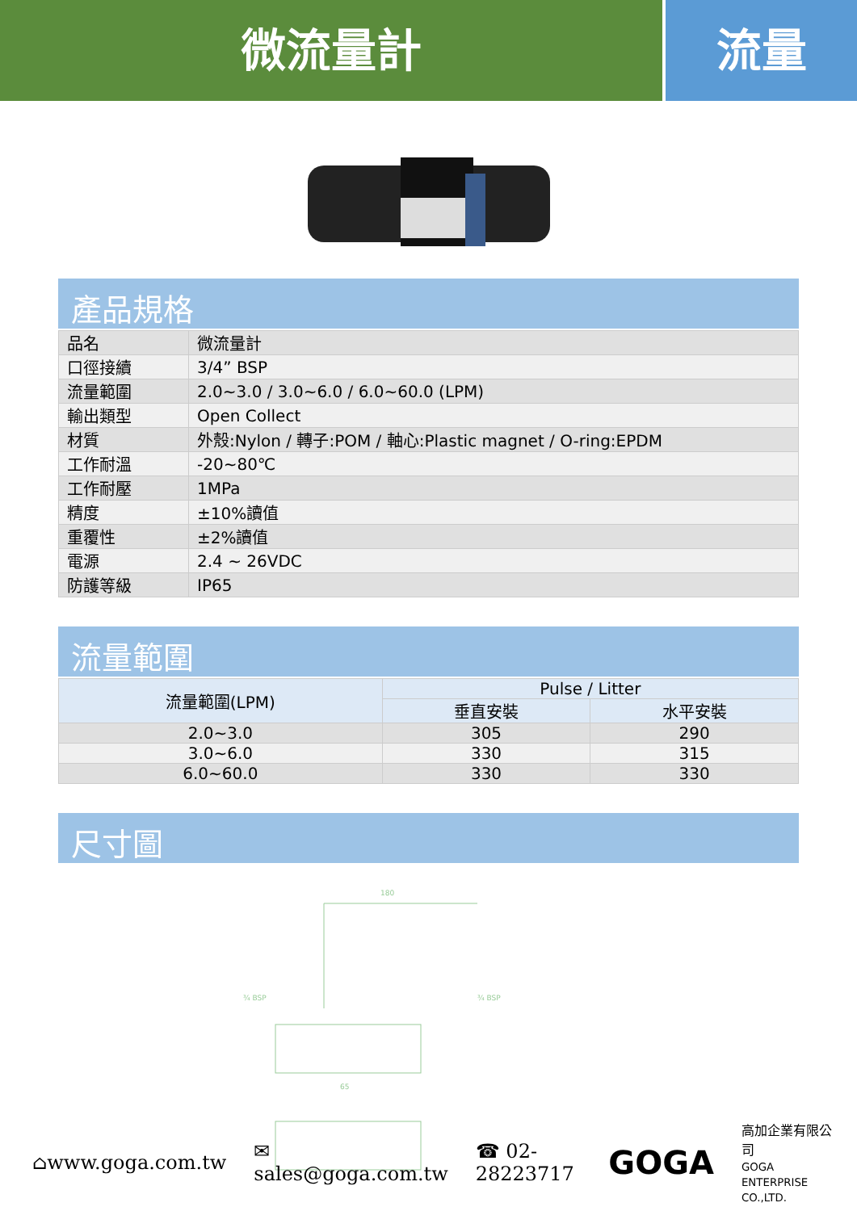微流量計 流量
產品規格
| 品名 | 微流量計 |
| 口徑接續 | 3/4” BSP |
| 流量範圍 | 2.0~3.0 / 3.0~6.0 / 6.0~60.0 (LPM) |
| 輸出類型 | Open Collect |
| 材質 | 外殼:Nylon / 轉子:POM / 軸心:Plastic magnet / O-ring:EPDM |
| 工作耐溫 | -20~80℃ |
| 工作耐壓 | 1MPa |
| 精度 | ±10%讀值 |
| 重覆性 | ±2%讀值 |
| 電源 | 2.4 ~ 26VDC |
| 防護等級 | IP65 |
流量範圍
| 流量範圍(LPM) | Pulse / Litter | |
| --- | --- | --- |
| | 垂直安裝 | 水平安裝 |
| 2.0~3.0 | 305 | 290 |
| 3.0~6.0 | 330 | 315 |
| 6.0~60.0 | 330 | 330 |
尺寸圖
180
¾ BSP
¾ BSP
65
⌂www.goga.com.tw ✉sales@goga.com.tw ☎ 02-28223717 GOGA 高加企業有限公司
GOGA ENTERPRISE CO.,LTD.